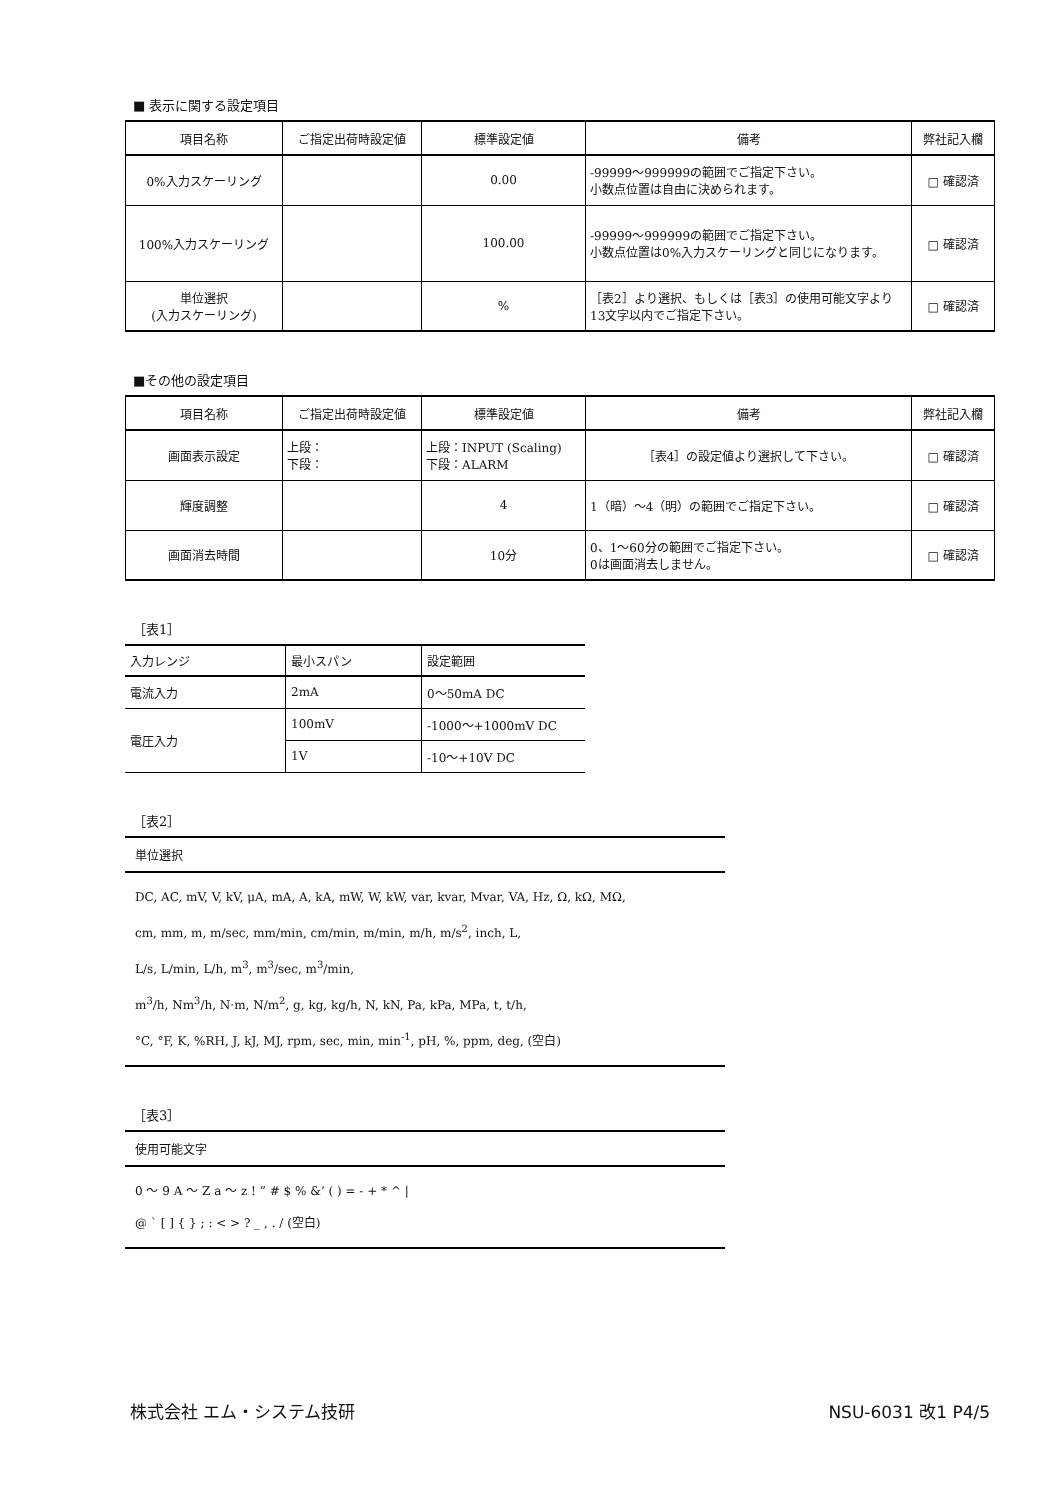■ 表示に関する設定項目
| 項目名称 | ご指定出荷時設定値 | 標準設定値 | 備考 | 弊社記入欄 |
| --- | --- | --- | --- | --- |
| 0%入力スケーリング | | 0.00 | -99999～999999の範囲でご指定下さい。 小数点位置は自由に決められます。 | □ 確認済 |
| 100%入力スケーリング | | 100.00 | -99999～999999の範囲でご指定下さい。 小数点位置は0%入力スケーリングと同じになります。 | □ 確認済 |
| 単位選択 (入力スケーリング) | | % | ［表2］より選択、もしくは［表3］の使用可能文字より13文字以内でご指定下さい。 | □ 確認済 |
■その他の設定項目
| 項目名称 | ご指定出荷時設定値 | 標準設定値 | 備考 | 弊社記入欄 |
| --- | --- | --- | --- | --- |
| 画面表示設定 | 上段： 下段： | 上段：INPUT (Scaling) 下段：ALARM | ［表4］の設定値より選択して下さい。 | □ 確認済 |
| 輝度調整 | | 4 | 1（暗）～4（明）の範囲でご指定下さい。 | □ 確認済 |
| 画面消去時間 | | 10分 | 0、1～60分の範囲でご指定下さい。 0は画面消去しません。 | □ 確認済 |
［表1］
| 入力レンジ | 最小スパン | 設定範囲 |
| 電流入力 | 2mA | 0～50mA DC |
| 電圧入力 | 100mV | -1000～+1000mV DC |
| | 1V | -10～+10V DC |
［表2］
| 単位選択 |
| DC, AC, mV, V, kV, μA, mA, A, kA, mW, W, kW, var, kvar, Mvar, VA, Hz, Ω, kΩ, MΩ, cm, mm, m, m/sec, mm/min, cm/min, m/min, m/h, m/s<sup>2</sup>, inch, L, L/s, L/min, L/h, m<sup>3</sup>, m<sup>3</sup>/sec, m<sup>3</sup>/min, m<sup>3</sup>/h, Nm<sup>3</sup>/h, N·m, N/m<sup>2</sup>, g, kg, kg/h, N, kN, Pa, kPa, MPa, t, t/h, °C, °F, K, %RH, J, kJ, MJ, rpm, sec, min, min<sup>-1</sup>, pH, %, ppm, deg, (空白) |
［表3］
| 使用可能文字 |
| 0 ～ 9 A ～ Z a ～ z ! ” # $ % &’ ( ) = - + * ^ / @ ` [ ] { } ; : < > ? _ , . / (空白) |
株式会社 エム・システム技研 NSU-6031 改1 P4/5